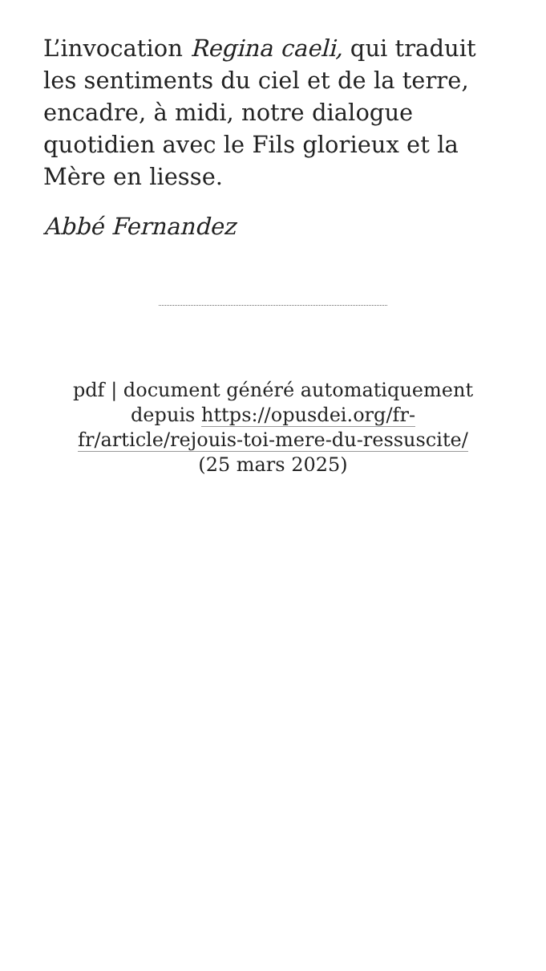L’invocation Regina caeli, qui traduit les sentiments du ciel et de la terre, encadre, à midi, notre dialogue quotidien avec le Fils glorieux et la Mère en liesse.
Abbé Fernandez
pdf | document généré automatiquement depuis https://opusdei.org/fr-fr/article/rejouis-toi-mere-du-ressuscite/ (25 mars 2025)